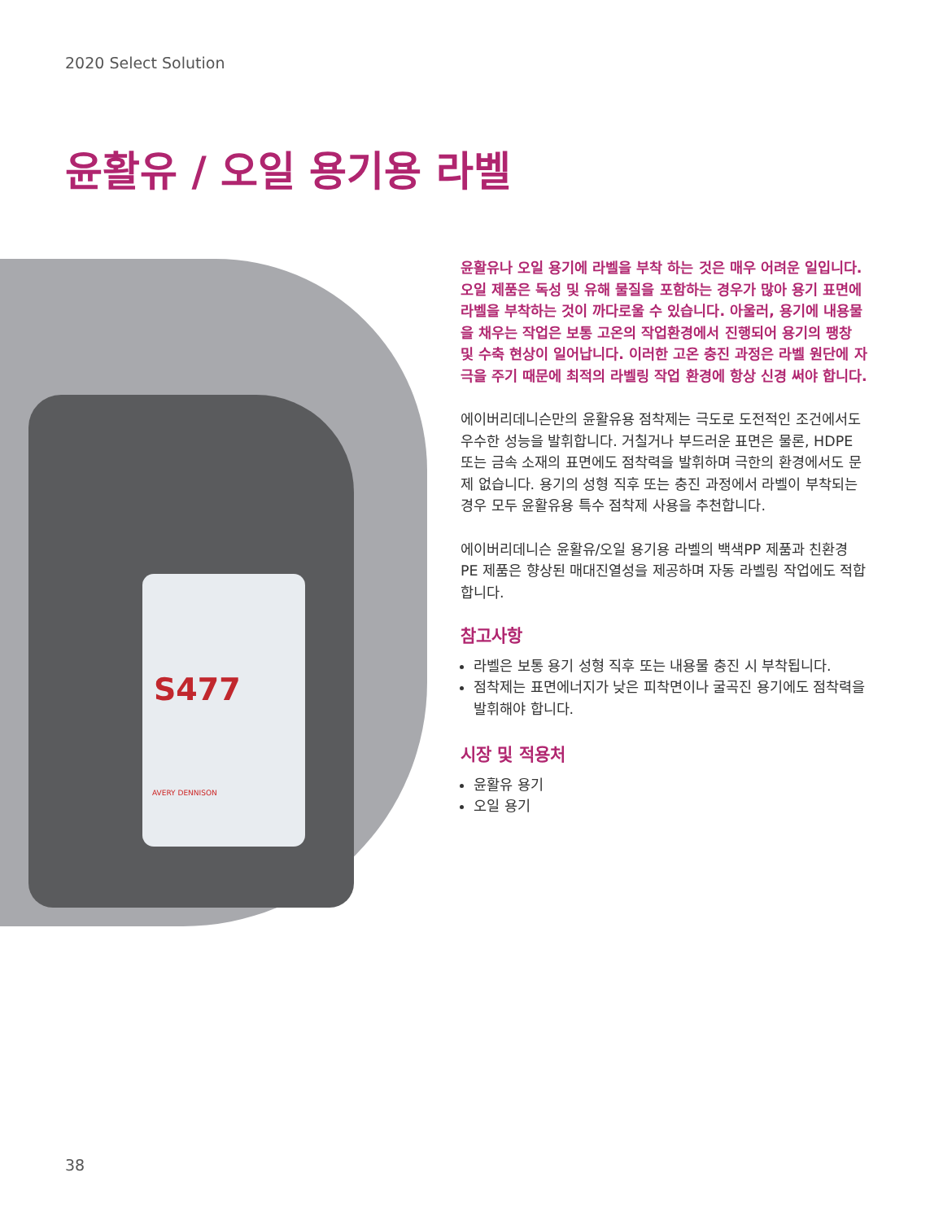2020 Select Solution
윤활유 / 오일 용기용 라벨
S477
AVERY DENNISON
윤활유나 오일 용기에 라벨을 부착 하는 것은 매우 어려운 일입니다. 오일 제품은 독성 및 유해 물질을 포함하는 경우가 많아 용기 표면에 라벨을 부착하는 것이 까다로울 수 있습니다. 아울러, 용기에 내용물을 채우는 작업은 보통 고온의 작업환경에서 진행되어 용기의 팽창 및 수축 현상이 일어납니다. 이러한 고온 충진 과정은 라벨 원단에 자극을 주기 때문에 최적의 라벨링 작업 환경에 항상 신경 써야 합니다.
에이버리데니슨만의 윤활유용 점착제는 극도로 도전적인 조건에서도 우수한 성능을 발휘합니다. 거칠거나 부드러운 표면은 물론, HDPE 또는 금속 소재의 표면에도 점착력을 발휘하며 극한의 환경에서도 문제 없습니다. 용기의 성형 직후 또는 충진 과정에서 라벨이 부착되는 경우 모두 윤활유용 특수 점착제 사용을 추천합니다.
에이버리데니슨 윤활유/오일 용기용 라벨의 백색PP 제품과 친환경 PE 제품은 향상된 매대진열성을 제공하며 자동 라벨링 작업에도 적합합니다.
참고사항
라벨은 보통 용기 성형 직후 또는 내용물 충진 시 부착됩니다.
점착제는 표면에너지가 낮은 피착면이나 굴곡진 용기에도 점착력을 발휘해야 합니다.
시장 및 적용처
윤활유 용기
오일 용기
38